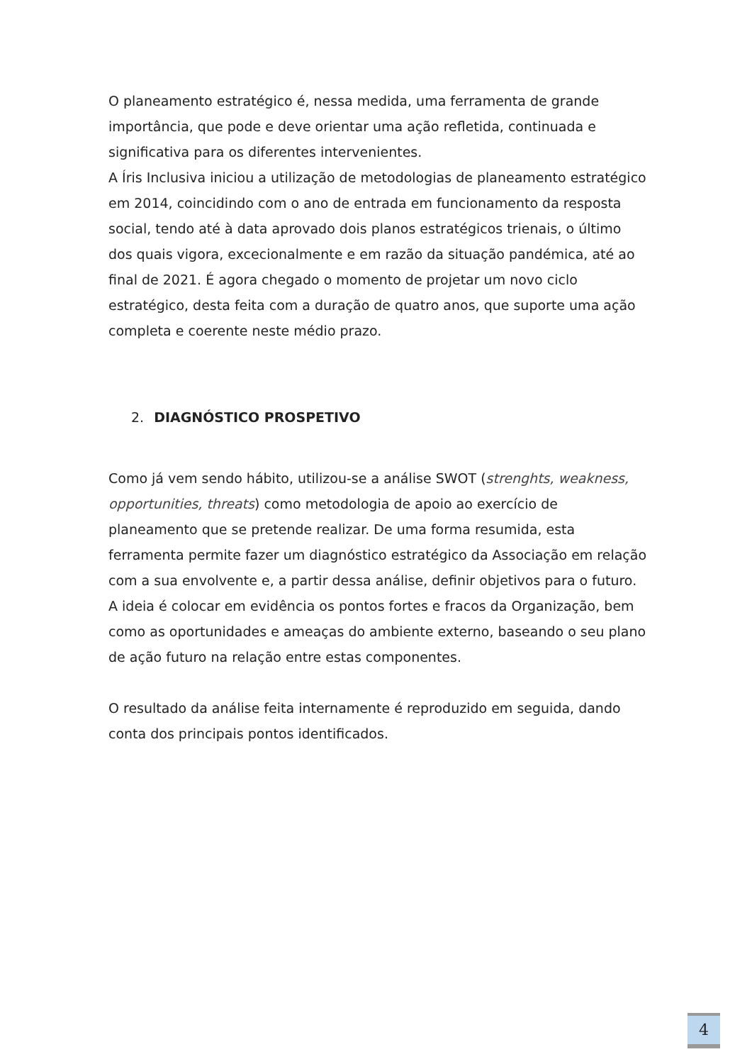O planeamento estratégico é, nessa medida, uma ferramenta de grande importância, que pode e deve orientar uma ação refletida, continuada e significativa para os diferentes intervenientes.
A Íris Inclusiva iniciou a utilização de metodologias de planeamento estratégico em 2014, coincidindo com o ano de entrada em funcionamento da resposta social, tendo até à data aprovado dois planos estratégicos trienais, o último dos quais vigora, excecionalmente e em razão da situação pandémica, até ao final de 2021. É agora chegado o momento de projetar um novo ciclo estratégico, desta feita com a duração de quatro anos, que suporte uma ação completa e coerente neste médio prazo.
2. DIAGNÓSTICO PROSPETIVO
Como já vem sendo hábito, utilizou-se a análise SWOT (strenghts, weakness, opportunities, threats) como metodologia de apoio ao exercício de planeamento que se pretende realizar. De uma forma resumida, esta ferramenta permite fazer um diagnóstico estratégico da Associação em relação com a sua envolvente e, a partir dessa análise, definir objetivos para o futuro. A ideia é colocar em evidência os pontos fortes e fracos da Organização, bem como as oportunidades e ameaças do ambiente externo, baseando o seu plano de ação futuro na relação entre estas componentes.
O resultado da análise feita internamente é reproduzido em seguida, dando conta dos principais pontos identificados.
4